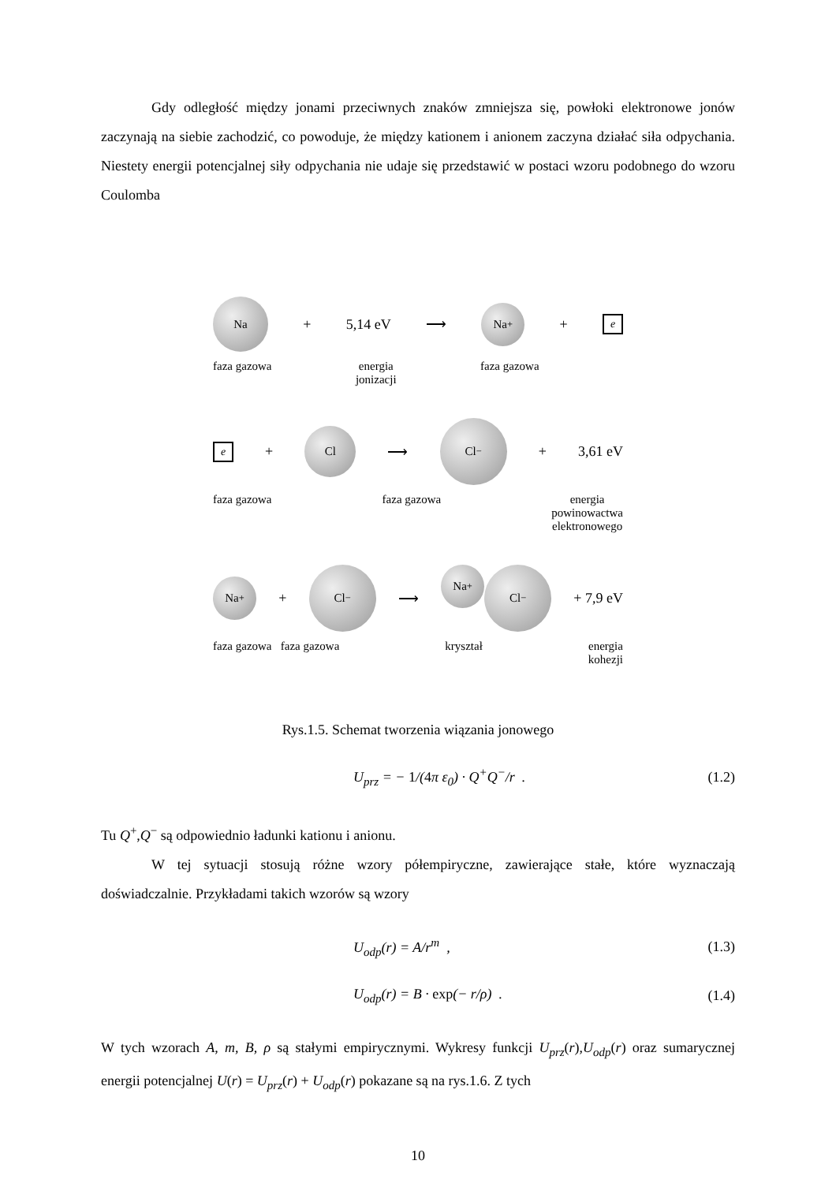Gdy odległość między jonami przeciwnych znaków zmniejsza się, powłoki elektronowe jonów zaczynają na siebie zachodzić, co powoduje, że między kationem i anionem zaczyna działać siła odpychania. Niestety energii potencjalnej siły odpychania nie udaje się przedstawić w postaci wzoru podobnego do wzoru Coulomba
Na
+ 5,14 eV ⟶
Na<sup>+</sup>
+
e
faza gazowa energia
jonizacji faza gazowa
e
+
Cl
⟶
Cl<sup>−</sup>
+ 3,61 eV
faza gazowa faza gazowa energia
powinowactwa
elektronowego
Na<sup>+</sup>
+
Cl<sup>−</sup>
⟶
Na<sup>+</sup>
Cl<sup>−</sup>
+ 7,9 eV
faza gazowa faza gazowa kryształ energia
kohezji
Rys.1.5. Schemat tworzenia wiązania jonowego
U<sub>prz</sub> = − 1/(4π ε<sub>0</sub>) · Q<sup>+</sup>Q<sup>−</sup>/r . (1.2)
Tu Q<sup>+</sup>,Q<sup>−</sup> są odpowiednio ładunki kationu i anionu.
W tej sytuacji stosują różne wzory półempiryczne, zawierające stałe, które wyznaczają doświadczalnie. Przykładami takich wzorów są wzory
U<sub>odp</sub>(r) = A/r<sup>m</sup> , (1.3)
U<sub>odp</sub>(r) = B · exp(− r/ρ) . (1.4)
W tych wzorach A, m, B, ρ są stałymi empirycznymi. Wykresy funkcji U<sub>prz</sub>(r),U<sub>odp</sub>(r) oraz sumarycznej energii potencjalnej U(r) = U<sub>prz</sub>(r) + U<sub>odp</sub>(r) pokazane są na rys.1.6. Z tych
10